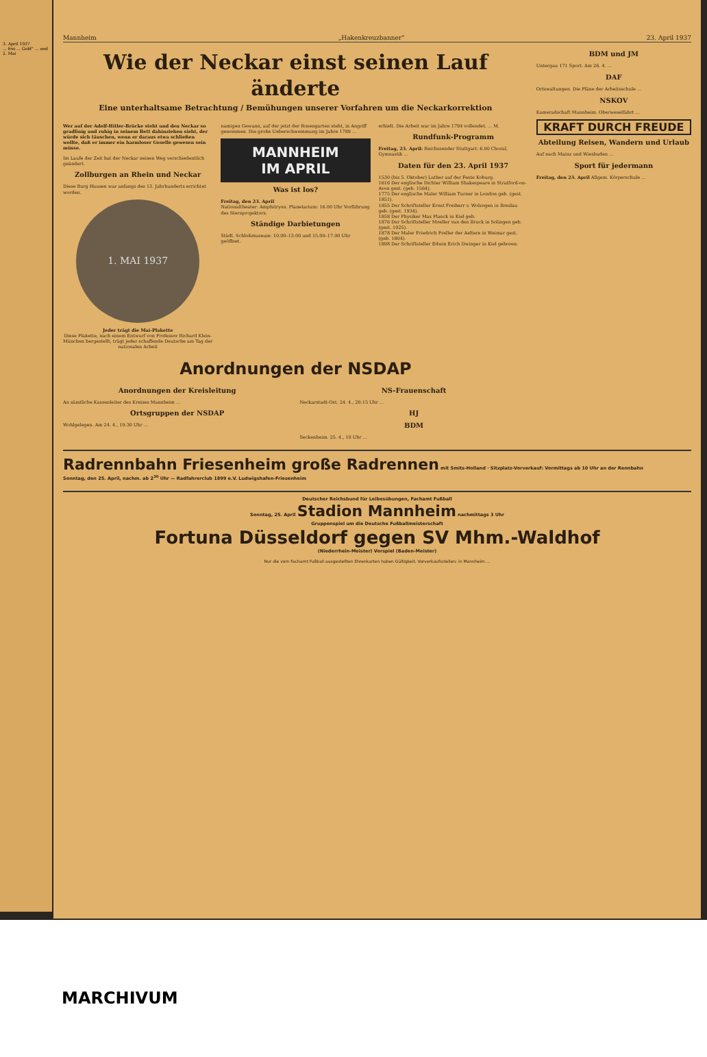3. April 1937
... frei ... Gold" ... und 2. Mai
Mannheim „Hakenkreuzbanner“23. April 1937
Wie der Neckar einst seinen Lauf änderte
Eine unterhaltsame Betrachtung / Bemühungen unserer Vorfahren um die Neckarkorrektion
Wer auf der Adolf-Hitler-Brücke steht und den Neckar so gradlinig und ruhig in seinem Bett dahinziehen sieht, der würde sich täuschen, wenn er daraus etwa schließen wollte, daß er immer ein harmloser Geselle gewesen sein müsse.
Im Laufe der Zeit hat der Neckar seinen Weg verschiedentlich geändert.
Zollburgen an Rhein und Neckar
Diese Burg Hausen war anfangs des 13. Jahrhunderts errichtet worden.
1. MAI 1937
Jeder trägt die Mai-Plakette
Diese Plakette, nach einem Entwurf von Professor Richard Klein-München hergestellt, trägt jeder schaffende Deutsche am Tag der nationalen Arbeit
namigen Gewann, auf der jetzt der Rosengarten steht, in Angriff genommen. Die große Ueberschwemmung im Jahre 1789 ...
MANNHEIM
IM APRIL
Was ist los?
Freitag, den 23. April
Nationaltheater: Amphitryon. Planetarium: 16.00 Uhr Vorführung des Sternprojektors.
Ständige Darbietungen
Städt. Schloßmuseum: 10.00–13.00 und 15.00–17.00 Uhr geöffnet.
erhielt. Die Arbeit war im Jahre 1794 vollendet. ... M.
Rundfunk-Programm
Freitag, 23. April: Reichssender Stuttgart: 6.00 Choral, Gymnastik ...
Daten für den 23. April 1937
1530 (bis 5. Oktober) Luther auf der Feste Koburg.
1616 Der englische Dichter William Shakespeare in Stratford-on-Avon gest. (geb. 1564).
1775 Der englische Maler William Turner in London geb. (gest. 1851).
1855 Der Schriftsteller Ernst Freiherr v. Wolzogen in Breslau geb. (gest. 1934).
1858 Der Physiker Max Planck in Kiel geb.
1876 Der Schriftsteller Moeller van den Bruck in Solingen geb. (gest. 1925).
1878 Der Maler Friedrich Preller der Aeltere in Weimar gest. (geb. 1804).
1898 Der Schriftsteller Edwin Erich Dwinger in Kiel geboren.
Anordnungen der NSDAP
Anordnungen der Kreisleitung
An sämtliche Kassenleiter des Kreises Mannheim ...
Ortsgruppen der NSDAP
Wohlgelegen. Am 24. 4., 19.30 Uhr ...
NS-Frauenschaft
Neckarstadt-Ost. 24. 4., 20.15 Uhr ...
HJ
BDM
Seckenheim. 25. 4., 10 Uhr ...
BDM und JM
Untergau 171 Sport. Am 26. 4. ...
DAF
Ortswaltungen. Die Pläne der Arbeitsschule ...
NSKOV
Kameradschaft Mannheim. Oberweselfahrt ...
KRAFT DURCH FREUDE
Abteilung Reisen, Wandern und Urlaub
Auf nach Mainz und Wiesbaden ...
Sport für jedermann
Freitag, den 23. April Allgem. Körperschule ...
Radrennbahn Friesenheim große Radrennen mit Smits-Holland · Sitzplatz-Vorverkauf: Vormittags ab 10 Uhr an der Rennbahn
Sonntag, den 25. April, nachm. ab 2<sup>30</sup> Uhr — Radfahrerclub 1899 e.V. Ludwigshafen-Friesenheim
Deutscher Reichsbund für Leibesübungen, Fachamt Fußball
Sonntag, 25. April Stadion Mannheim nachmittags 3 Uhr
Gruppenspiel um die Deutsche Fußballmeisterschaft
Fortuna Düsseldorf gegen SV Mhm.-Waldhof
(Niederrhein-Meister) Vorspiel (Baden-Meister)
Nur die vom Fachamt Fußball ausgestellten Ehrenkarten haben Gültigkeit. Vorverkaufsstellen: in Mannheim ...
MARCHIVUM